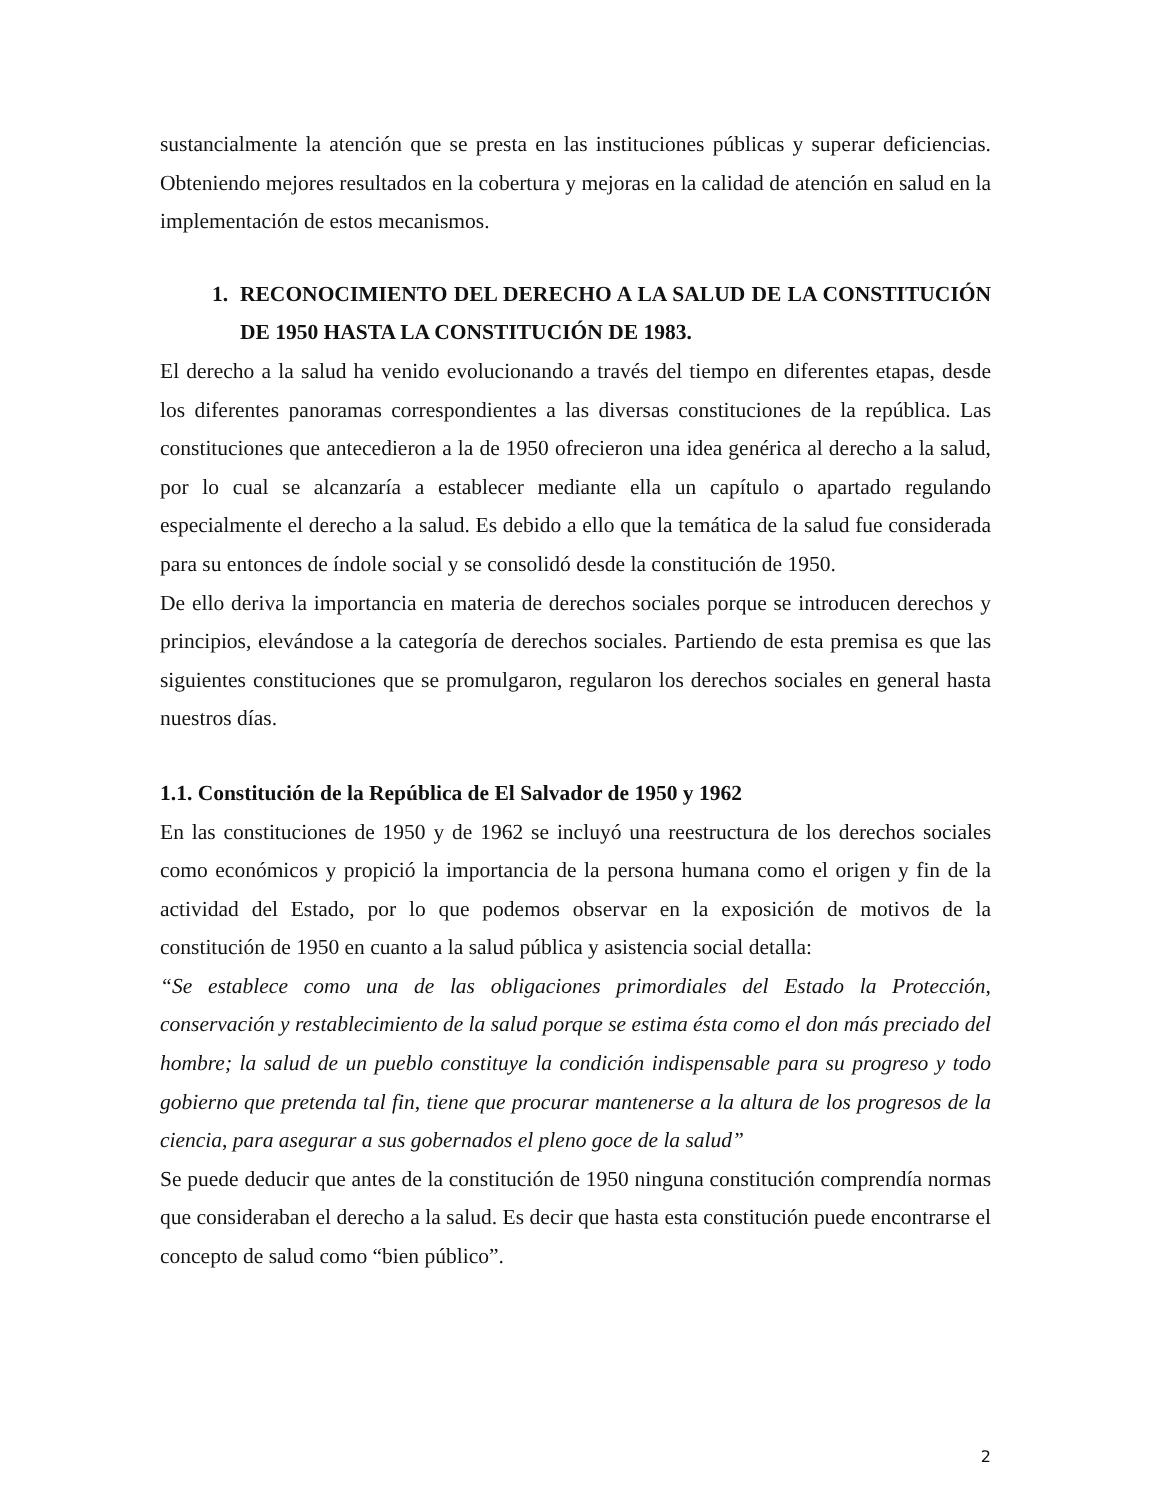sustancialmente la atención que se presta en las instituciones públicas y superar deficiencias. Obteniendo mejores resultados en la cobertura y mejoras en la calidad de atención en salud en la implementación de estos mecanismos.
1. RECONOCIMIENTO DEL DERECHO A LA SALUD DE LA CONSTITUCIÓN DE 1950 HASTA LA CONSTITUCIÓN DE 1983.
El derecho a la salud ha venido evolucionando a través del tiempo en diferentes etapas, desde los diferentes panoramas correspondientes a las diversas constituciones de la república. Las constituciones que antecedieron a la de 1950 ofrecieron una idea genérica al derecho a la salud, por lo cual se alcanzaría a establecer mediante ella un capítulo o apartado regulando especialmente el derecho a la salud. Es debido a ello que la temática de la salud fue considerada para su entonces de índole social y se consolidó desde la constitución de 1950.
De ello deriva la importancia en materia de derechos sociales porque se introducen derechos y principios, elevándose a la categoría de derechos sociales. Partiendo de esta premisa es que las siguientes constituciones que se promulgaron, regularon los derechos sociales en general hasta nuestros días.
1.1. Constitución de la República de El Salvador de 1950 y 1962
En las constituciones de 1950 y de 1962 se incluyó una reestructura de los derechos sociales como económicos y propició la importancia de la persona humana como el origen y fin de la actividad del Estado, por lo que podemos observar en la exposición de motivos de la constitución de 1950 en cuanto a la salud pública y asistencia social detalla:
“Se establece como una de las obligaciones primordiales del Estado la Protección, conservación y restablecimiento de la salud porque se estima ésta como el don más preciado del hombre; la salud de un pueblo constituye la condición indispensable para su progreso y todo gobierno que pretenda tal fin, tiene que procurar mantenerse a la altura de los progresos de la ciencia, para asegurar a sus gobernados el pleno goce de la salud”
Se puede deducir que antes de la constitución de 1950 ninguna constitución comprendía normas que consideraban el derecho a la salud. Es decir que hasta esta constitución puede encontrarse el concepto de salud como “bien público”.
2